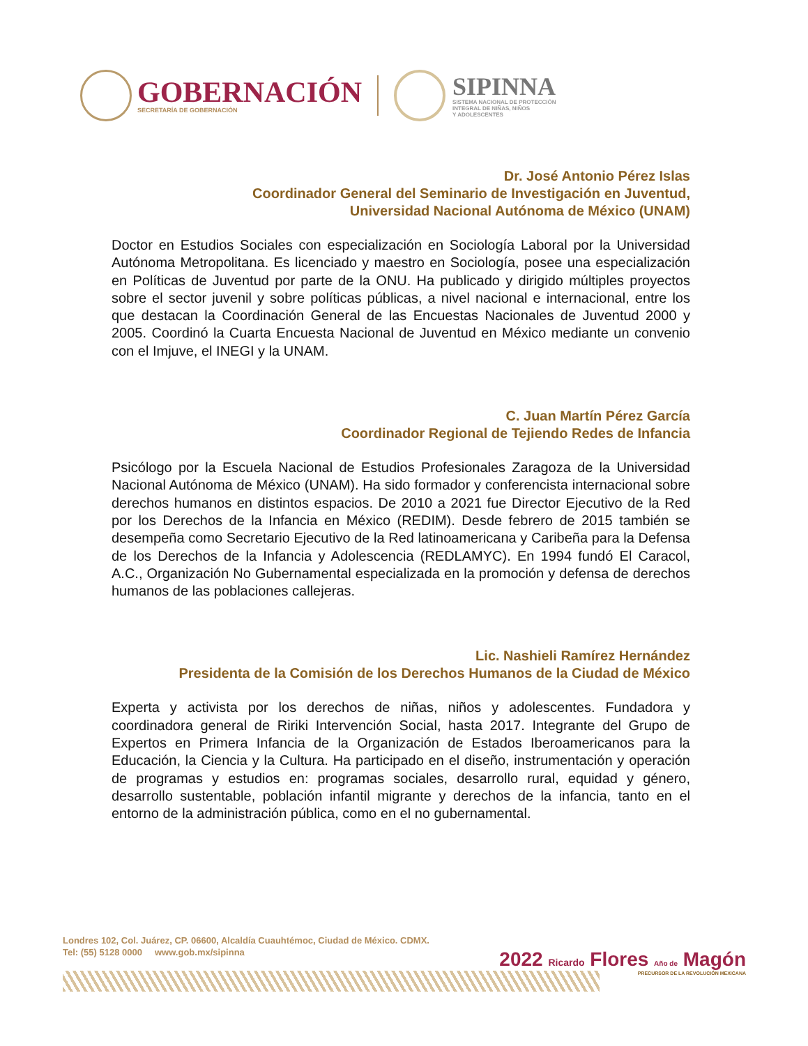GOBERNACIÓN
SECRETARÍA DE GOBERNACIÓN
SIPINNA
SISTEMA NACIONAL DE PROTECCIÓN
INTEGRAL DE NIÑAS, NIÑOS
Y ADOLESCENTES
Dr. José Antonio Pérez Islas
Coordinador General del Seminario de Investigación en Juventud,
Universidad Nacional Autónoma de México (UNAM)
Doctor en Estudios Sociales con especialización en Sociología Laboral por la Universidad Autónoma Metropolitana. Es licenciado y maestro en Sociología, posee una especialización en Políticas de Juventud por parte de la ONU. Ha publicado y dirigido múltiples proyectos sobre el sector juvenil y sobre políticas públicas, a nivel nacional e internacional, entre los que destacan la Coordinación General de las Encuestas Nacionales de Juventud 2000 y 2005. Coordinó la Cuarta Encuesta Nacional de Juventud en México mediante un convenio con el Imjuve, el INEGI y la UNAM.
C. Juan Martín Pérez García
Coordinador Regional de Tejiendo Redes de Infancia
Psicólogo por la Escuela Nacional de Estudios Profesionales Zaragoza de la Universidad Nacional Autónoma de México (UNAM). Ha sido formador y conferencista internacional sobre derechos humanos en distintos espacios. De 2010 a 2021 fue Director Ejecutivo de la Red por los Derechos de la Infancia en México (REDIM). Desde febrero de 2015 también se desempeña como Secretario Ejecutivo de la Red latinoamericana y Caribeña para la Defensa de los Derechos de la Infancia y Adolescencia (REDLAMYC). En 1994 fundó El Caracol, A.C., Organización No Gubernamental especializada en la promoción y defensa de derechos humanos de las poblaciones callejeras.
Lic. Nashieli Ramírez Hernández
Presidenta de la Comisión de los Derechos Humanos de la Ciudad de México
Experta y activista por los derechos de niñas, niños y adolescentes. Fundadora y coordinadora general de Ririki Intervención Social, hasta 2017. Integrante del Grupo de Expertos en Primera Infancia de la Organización de Estados Iberoamericanos para la Educación, la Ciencia y la Cultura. Ha participado en el diseño, instrumentación y operación de programas y estudios en: programas sociales, desarrollo rural, equidad y género, desarrollo sustentable, población infantil migrante y derechos de la infancia, tanto en el entorno de la administración pública, como en el no gubernamental.
Londres 102, Col. Juárez, CP. 06600, Alcaldía Cuauhtémoc, Ciudad de México. CDMX.
Tel: (55) 5128 0000 www.gob.mx/sipinna
2022 Ricardo Flores Año de Magón
PRECURSOR DE LA REVOLUCIÓN MEXICANA